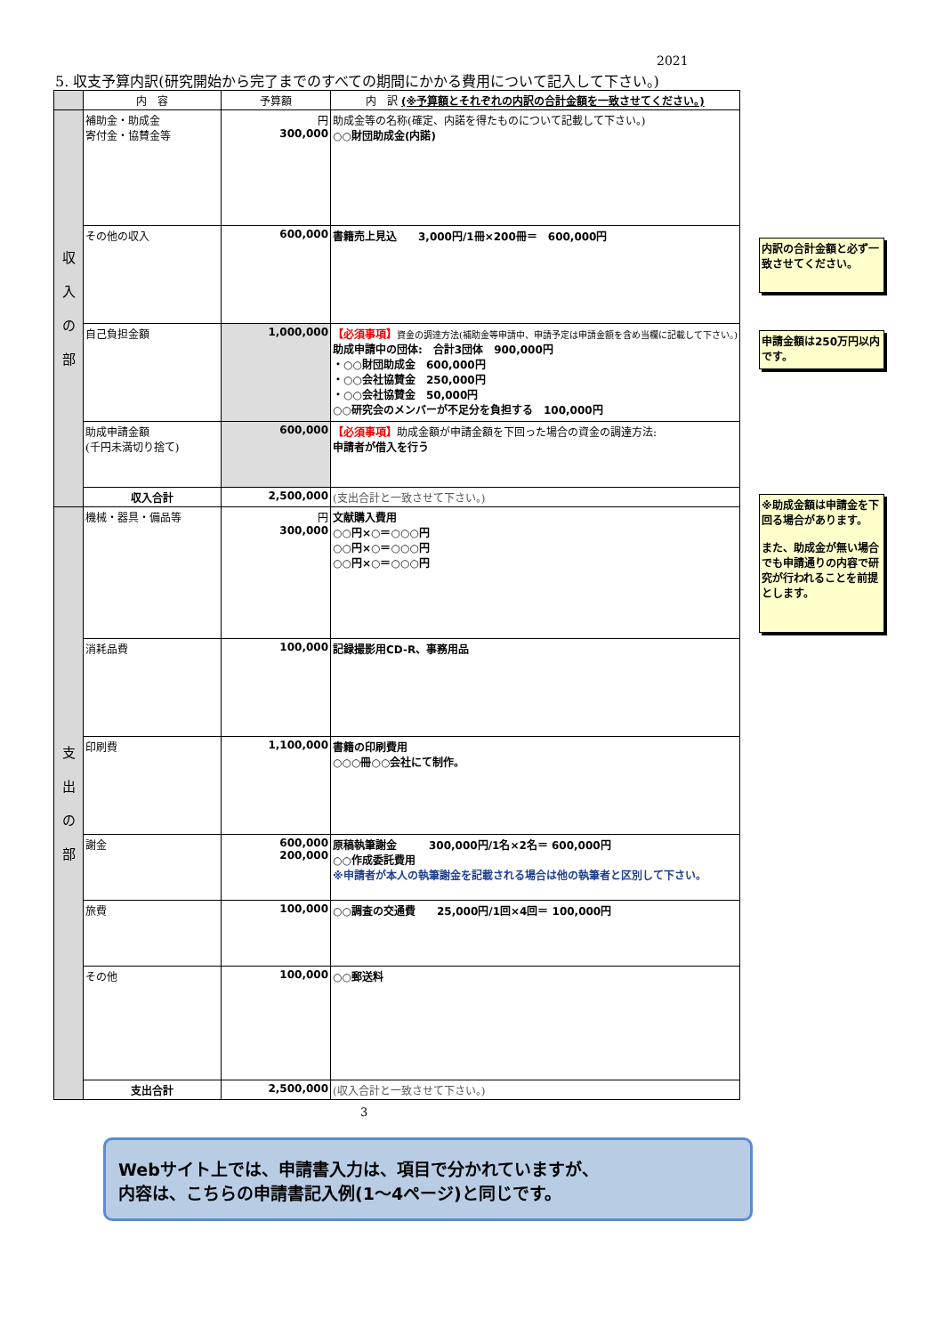2021
5. 収支予算内訳(研究開始から完了までのすべての期間にかかる費用について記入して下さい。)
| | 内 容 | 予算額 | 内 訳 (※予算額とそれぞれの内訳の合計金額を一致させてください。) |
| --- | --- | --- | --- |
| 収 入 の 部 | 補助金・助成金 寄付金・協賛金等 | 円 300,000 | 助成金等の名称(確定、内諾を得たものについて記載して下さい。) ○○財団助成金(内諾) |
| | その他の収入 | 600,000 | 書籍売上見込 3,000円/1冊×200冊＝ 600,000円 |
| | 自己負担金額 | 1,000,000 | 【必須事項】 資金の調達方法(補助金等申請中、申請予定は申請金額を含め当欄に記載して下さい。) 助成申請中の団体: 合計3団体 900,000円 ・○○財団助成金 600,000円 ・○○会社協賛金 250,000円 ・○○会社協賛金 50,000円 ○○研究会のメンバーが不足分を負担する 100,000円 |
| | 助成申請金額 (千円未満切り捨て) | 600,000 | 【必須事項】 助成金額が申請金額を下回った場合の資金の調達方法: 申請者が借入を行う |
| | 収入合計 | 2,500,000 | (支出合計と一致させて下さい。) |
| 支 出 の 部 | 機械・器具・備品等 | 円 300,000 | 文献購入費用 ○○円×○＝○○○円 ○○円×○＝○○○円 ○○円×○＝○○○円 |
| | 消耗品費 | 100,000 | 記録撮影用CD-R、事務用品 |
| | 印刷費 | 1,100,000 | 書籍の印刷費用 ○○○冊○○会社にて制作。 |
| | 謝金 | 600,000 200,000 | 原稿執筆謝金 300,000円/1名×2名＝ 600,000円 ○○作成委託費用 ※申請者が本人の執筆謝金を記載される場合は他の執筆者と区別して下さい。 |
| | 旅費 | 100,000 | ○○調査の交通費 25,000円/1回×4回＝ 100,000円 |
| | その他 | 100,000 | ○○郵送料 |
| | 支出合計 | 2,500,000 | (収入合計と一致させて下さい。) |
内訳の合計金額と必ず一致させてください。
申請金額は250万円以内です。
※助成金額は申請金を下回る場合があります。
また、助成金が無い場合でも申請通りの内容で研究が行われることを前提とします。
3
Webサイト上では、申請書入力は、項目で分かれていますが、
内容は、こちらの申請書記入例(1～4ページ)と同じです。